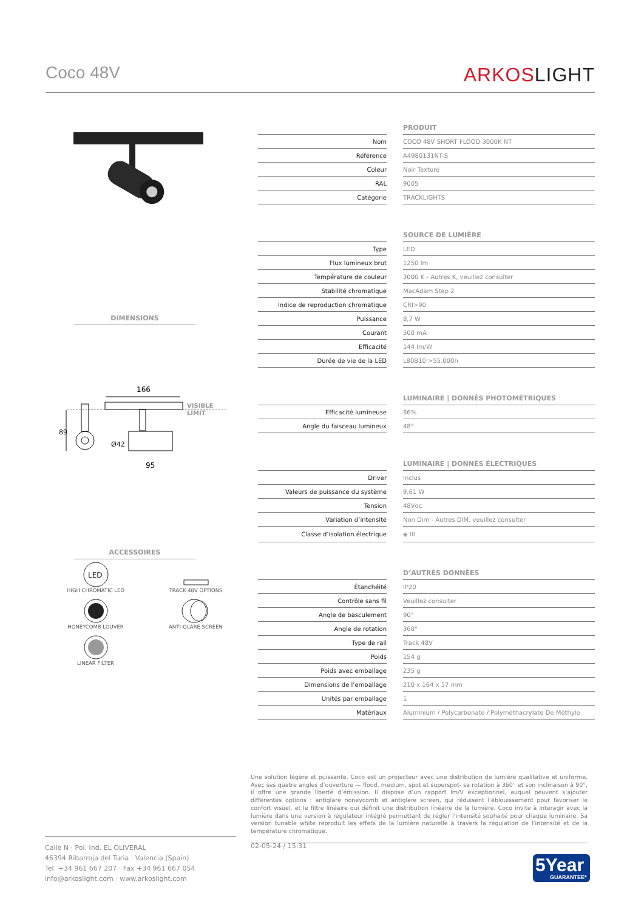Coco 48V
ARKOSLIGHT
DIMENSIONS
166
VISIBLE
LIMIT
89
Ø42
95
ACCESSOIRES
LED
HIGH CHROMATIC LED
TRACK 48V OPTIONS
HONEYCOMB LOUVER
ANTI-GLARE SCREEN
LINEAR FILTER
| | | PRODUIT |
| Nom | | COCO 48V SHORT FLOOD 3000K NT |
| Référence | | A4980131NT-S |
| Coleur | | Noir Texturé |
| RAL | | 9005 |
| Catégorie | | TRACKLIGHTS |
| | | SOURCE DE LUMIÈRE |
| Type | | LED |
| Flux lumineux brut | | 1250 lm |
| Température de couleur | | 3000 K - Autres K, veuillez consulter |
| Stabilité chromatique | | MacAdam Step 2 |
| Indice de reproduction chromatique | | CRI>90 |
| Puissance | | 8,7 W |
| Courant | | 500 mA |
| Efficacité | | 144 lm/W |
| Durée de vie de la LED | | L80B10 >55.000h |
| | | LUMINAIRE / DONNÉS PHOTOMÉTRIQUES |
| Efficacité lumineuse | | 86% |
| Angle du faisceau lumineux | | 48° |
| | | LUMINAIRE / DONNÉS ÉLECTRIQUES |
| Driver | | Inclus |
| Valeurs de puissance du système | | 9,61 W |
| Tension | | 48Vdc |
| Variation d’intensité | | Non Dim - Autres DIM, veuillez consulter |
| Classe d’isolation électrique | | ◈ III |
| | | D’AUTRES DONNÉES |
| Étanchéité | | IP20 |
| Contrôle sans fil | | Veuillez consulter |
| Angle de basculement | | 90° |
| Angle de rotation | | 360° |
| Type de rail | | Track 48V |
| Poids | | 154 g |
| Poids avec emballage | | 235 g |
| Dimensions de l’emballage | | 210 x 164 x 57 mm |
| Unités par emballage | | 1 |
| Matériaux | | Aluminium / Polycarbonate / Polyméthacrylate De Méthyle |
Une solution légère et puissante. Coco est un projecteur avec une distribution de lumière qualitative et uniforme. Avec ses quatre angles d’ouverture — flood, medium, spot et superspot- sa rotation à 360° et son inclinaison à 90°, il offre une grande liberté d’émission. Il dispose d’un rapport lm/V exceptionnel, auquel peuvent s’ajouter différentes options : antiglare honeycomb et antiglare screen, qui réduisent l’éblouissement pour favoriser le confort visuel, et le filtre linéaire qui définit une distribution linéaire de la lumière. Coco invite à interagir avec la lumière dans une version à régulateur intégré permettant de régler l’intensité souhaité pour chaque luminaire. Sa version tunable white reproduit les effets de la lumière naturelle à travers la régulation de l’intensité et de la température chromatique.
Calle N · Pol. Ind. EL OLIVERAL
46394 Ribarroja del Turia · Valencia (Spain)
Tel. +34 961 667 207 · Fax +34 961 667 054
info@arkoslight.com · www.arkoslight.com
02-05-24 / 15:31
5Year
GUARANTEE*